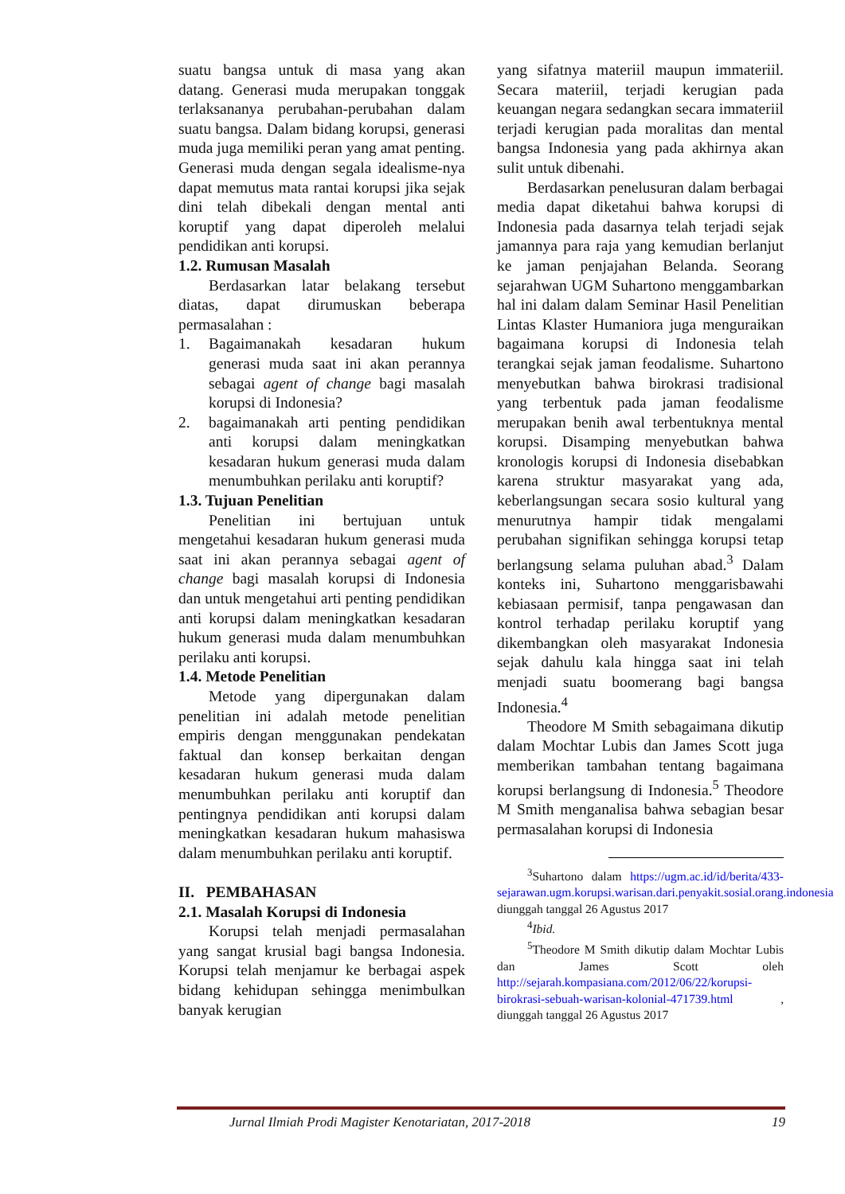suatu bangsa untuk di masa yang akan datang. Generasi muda merupakan tonggak terlaksananya perubahan-perubahan dalam suatu bangsa. Dalam bidang korupsi, generasi muda juga memiliki peran yang amat penting. Generasi muda dengan segala idealisme-nya dapat memutus mata rantai korupsi jika sejak dini telah dibekali dengan mental anti koruptif yang dapat diperoleh melalui pendidikan anti korupsi.
1.2. Rumusan Masalah
Berdasarkan latar belakang tersebut diatas, dapat dirumuskan beberapa permasalahan :
1. Bagaimanakah kesadaran hukum generasi muda saat ini akan perannya sebagai agent of change bagi masalah korupsi di Indonesia?
2. bagaimanakah arti penting pendidikan anti korupsi dalam meningkatkan kesadaran hukum generasi muda dalam menumbuhkan perilaku anti koruptif?
1.3. Tujuan Penelitian
Penelitian ini bertujuan untuk mengetahui kesadaran hukum generasi muda saat ini akan perannya sebagai agent of change bagi masalah korupsi di Indonesia dan untuk mengetahui arti penting pendidikan anti korupsi dalam meningkatkan kesadaran hukum generasi muda dalam menumbuhkan perilaku anti korupsi.
1.4. Metode Penelitian
Metode yang dipergunakan dalam penelitian ini adalah metode penelitian empiris dengan menggunakan pendekatan faktual dan konsep berkaitan dengan kesadaran hukum generasi muda dalam menumbuhkan perilaku anti koruptif dan pentingnya pendidikan anti korupsi dalam meningkatkan kesadaran hukum mahasiswa dalam menumbuhkan perilaku anti koruptif.
II. PEMBAHASAN
2.1. Masalah Korupsi di Indonesia
Korupsi telah menjadi permasalahan yang sangat krusial bagi bangsa Indonesia. Korupsi telah menjamur ke berbagai aspek bidang kehidupan sehingga menimbulkan banyak kerugian
yang sifatnya materiil maupun immateriil. Secara materiil, terjadi kerugian pada keuangan negara sedangkan secara immateriil terjadi kerugian pada moralitas dan mental bangsa Indonesia yang pada akhirnya akan sulit untuk dibenahi.
Berdasarkan penelusuran dalam berbagai media dapat diketahui bahwa korupsi di Indonesia pada dasarnya telah terjadi sejak jamannya para raja yang kemudian berlanjut ke jaman penjajahan Belanda. Seorang sejarahwan UGM Suhartono menggambarkan hal ini dalam dalam Seminar Hasil Penelitian Lintas Klaster Humaniora juga menguraikan bagaimana korupsi di Indonesia telah terangkai sejak jaman feodalisme. Suhartono menyebutkan bahwa birokrasi tradisional yang terbentuk pada jaman feodalisme merupakan benih awal terbentuknya mental korupsi. Disamping menyebutkan bahwa kronologis korupsi di Indonesia disebabkan karena struktur masyarakat yang ada, keberlangsungan secara sosio kultural yang menurutnya hampir tidak mengalami perubahan signifikan sehingga korupsi tetap berlangsung selama puluhan abad.<sup>3</sup> Dalam konteks ini, Suhartono menggarisbawahi kebiasaan permisif, tanpa pengawasan dan kontrol terhadap perilaku koruptif yang dikembangkan oleh masyarakat Indonesia sejak dahulu kala hingga saat ini telah menjadi suatu boomerang bagi bangsa Indonesia.<sup>4</sup>
Theodore M Smith sebagaimana dikutip dalam Mochtar Lubis dan James Scott juga memberikan tambahan tentang bagaimana korupsi berlangsung di Indonesia.<sup>5</sup> Theodore M Smith menganalisa bahwa sebagian besar permasalahan korupsi di Indonesia
<sup>3</sup> Suhartono dalam https://ugm.ac.id/id/berita/433-sejarawan.ugm.korupsi.warisan.dari.penyakit.sosial.orang.indonesia diunggah tanggal 26 Agustus 2017
<sup>4</sup> Ibid.
<sup>5</sup> Theodore M Smith dikutip dalam Mochtar Lubis dan James Scott oleh http://sejarah.kompasiana.com/2012/06/22/korupsi-birokrasi-sebuah-warisan-kolonial-471739.html , diunggah tanggal 26 Agustus 2017
Jurnal Ilmiah Prodi Magister Kenotariatan, 2017-2018 19